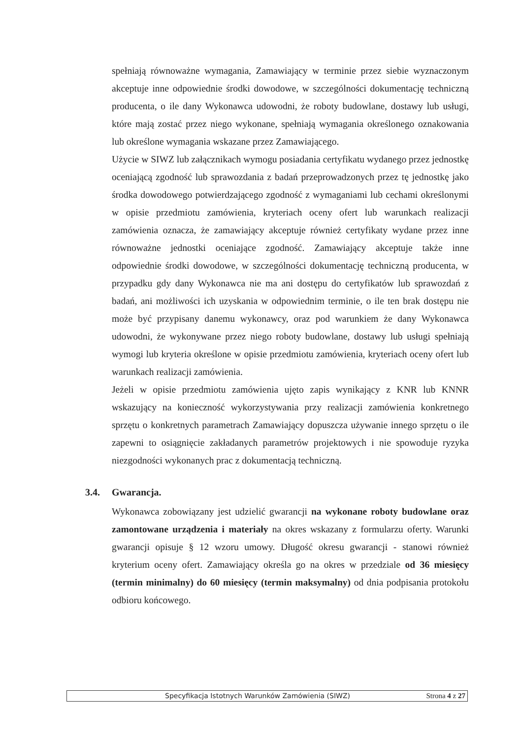spełniają równoważne wymagania, Zamawiający w terminie przez siebie wyznaczonym akceptuje inne odpowiednie środki dowodowe, w szczególności dokumentację techniczną producenta, o ile dany Wykonawca udowodni, że roboty budowlane, dostawy lub usługi, które mają zostać przez niego wykonane, spełniają wymagania określonego oznakowania lub określone wymagania wskazane przez Zamawiającego.
Użycie w SIWZ lub załącznikach wymogu posiadania certyfikatu wydanego przez jednostkę oceniającą zgodność lub sprawozdania z badań przeprowadzonych przez tę jednostkę jako środka dowodowego potwierdzającego zgodność z wymaganiami lub cechami określonymi w opisie przedmiotu zamówienia, kryteriach oceny ofert lub warunkach realizacji zamówienia oznacza, że zamawiający akceptuje również certyfikaty wydane przez inne równoważne jednostki oceniające zgodność. Zamawiający akceptuje także inne odpowiednie środki dowodowe, w szczególności dokumentację techniczną producenta, w przypadku gdy dany Wykonawca nie ma ani dostępu do certyfikatów lub sprawozdań z badań, ani możliwości ich uzyskania w odpowiednim terminie, o ile ten brak dostępu nie może być przypisany danemu wykonawcy, oraz pod warunkiem że dany Wykonawca udowodni, że wykonywane przez niego roboty budowlane, dostawy lub usługi spełniają wymogi lub kryteria określone w opisie przedmiotu zamówienia, kryteriach oceny ofert lub warunkach realizacji zamówienia.
Jeżeli w opisie przedmiotu zamówienia ujęto zapis wynikający z KNR lub KNNR wskazujący na konieczność wykorzystywania przy realizacji zamówienia konkretnego sprzętu o konkretnych parametrach Zamawiający dopuszcza używanie innego sprzętu o ile zapewni to osiągnięcie zakładanych parametrów projektowych i nie spowoduje ryzyka niezgodności wykonanych prac z dokumentacją techniczną.
3.4. Gwarancja.
Wykonawca zobowiązany jest udzielić gwarancji na wykonane roboty budowlane oraz zamontowane urządzenia i materiały na okres wskazany z formularzu oferty. Warunki gwarancji opisuje § 12 wzoru umowy. Długość okresu gwarancji - stanowi również kryterium oceny ofert. Zamawiający określa go na okres w przedziale od 36 miesięcy (termin minimalny) do 60 miesięcy (termin maksymalny) od dnia podpisania protokołu odbioru końcowego.
Specyfikacja Istotnych Warunków Zamówienia (SIWZ) Strona 4 z 27